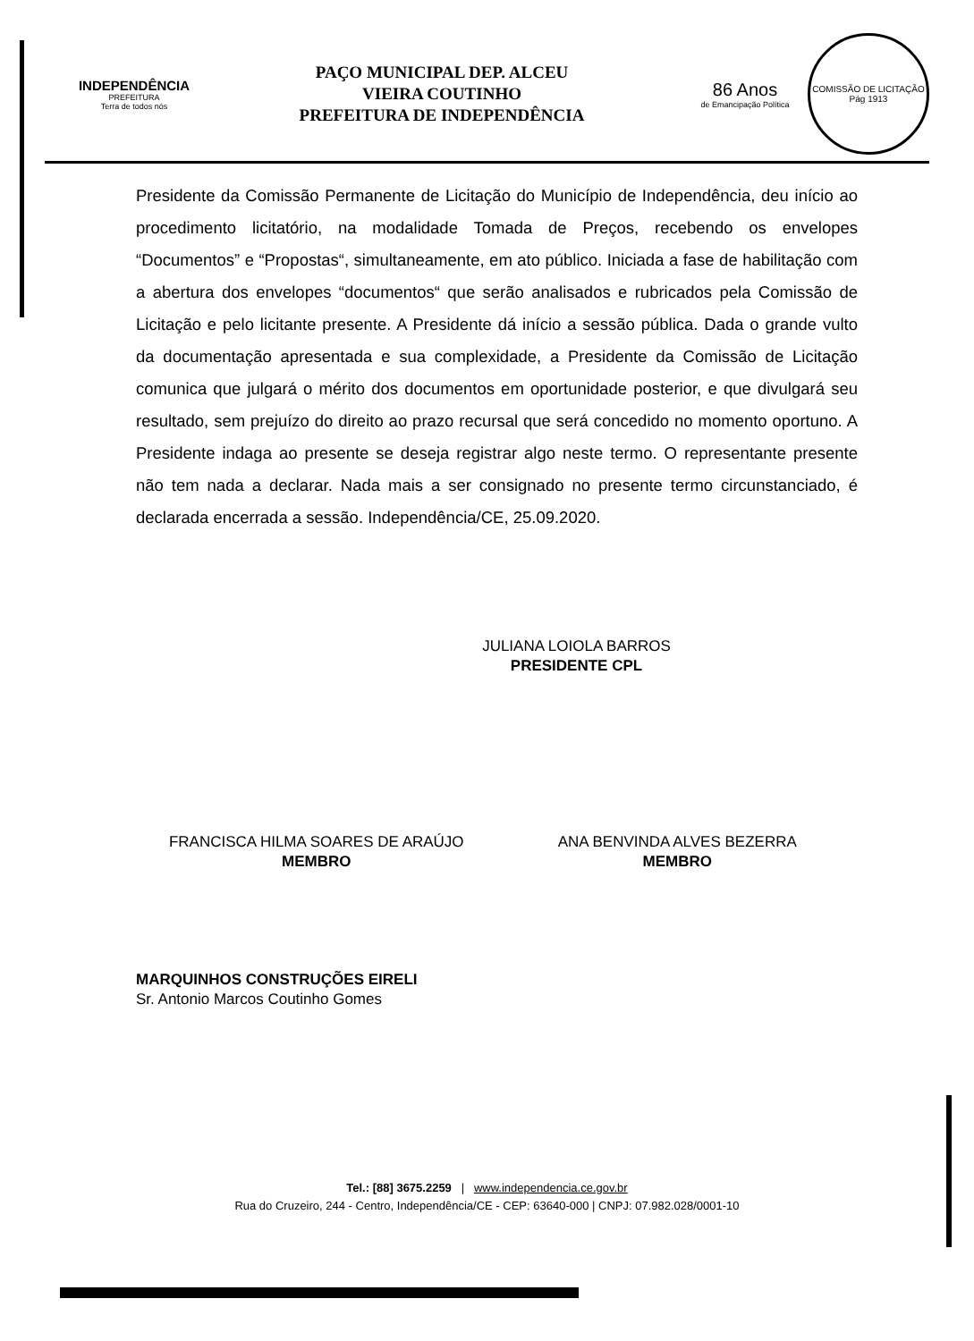INDEPENDÊNCIA
PREFEITURA
Terra de todos nós
PAÇO MUNICIPAL DEP. ALCEU
VIEIRA COUTINHO
PREFEITURA DE INDEPENDÊNCIA
86 Anos
de Emancipação Política
COMISSÃO DE LICITAÇÃO
Pág 1913
Presidente da Comissão Permanente de Licitação do Município de Independência, deu início ao procedimento licitatório, na modalidade Tomada de Preços, recebendo os envelopes “Documentos” e “Propostas“, simultaneamente, em ato público. Iniciada a fase de habilitação com a abertura dos envelopes “documentos“ que serão analisados e rubricados pela Comissão de Licitação e pelo licitante presente. A Presidente dá início a sessão pública. Dada o grande vulto da documentação apresentada e sua complexidade, a Presidente da Comissão de Licitação comunica que julgará o mérito dos documentos em oportunidade posterior, e que divulgará seu resultado, sem prejuízo do direito ao prazo recursal que será concedido no momento oportuno. A Presidente indaga ao presente se deseja registrar algo neste termo. O representante presente não tem nada a declarar. Nada mais a ser consignado no presente termo circunstanciado, é declarada encerrada a sessão. Independência/CE, 25.09.2020.
JULIANA LOIOLA BARROS
PRESIDENTE CPL
FRANCISCA HILMA SOARES DE ARAÚJO
MEMBRO
ANA BENVINDA ALVES BEZERRA
MEMBRO
MARQUINHOS CONSTRUÇÕES EIRELI
Sr. Antonio Marcos Coutinho Gomes
Tel.: [88] 3675.2259 | www.independencia.ce.gov.br
Rua do Cruzeiro, 244 - Centro, Independência/CE - CEP: 63640-000 | CNPJ: 07.982.028/0001-10